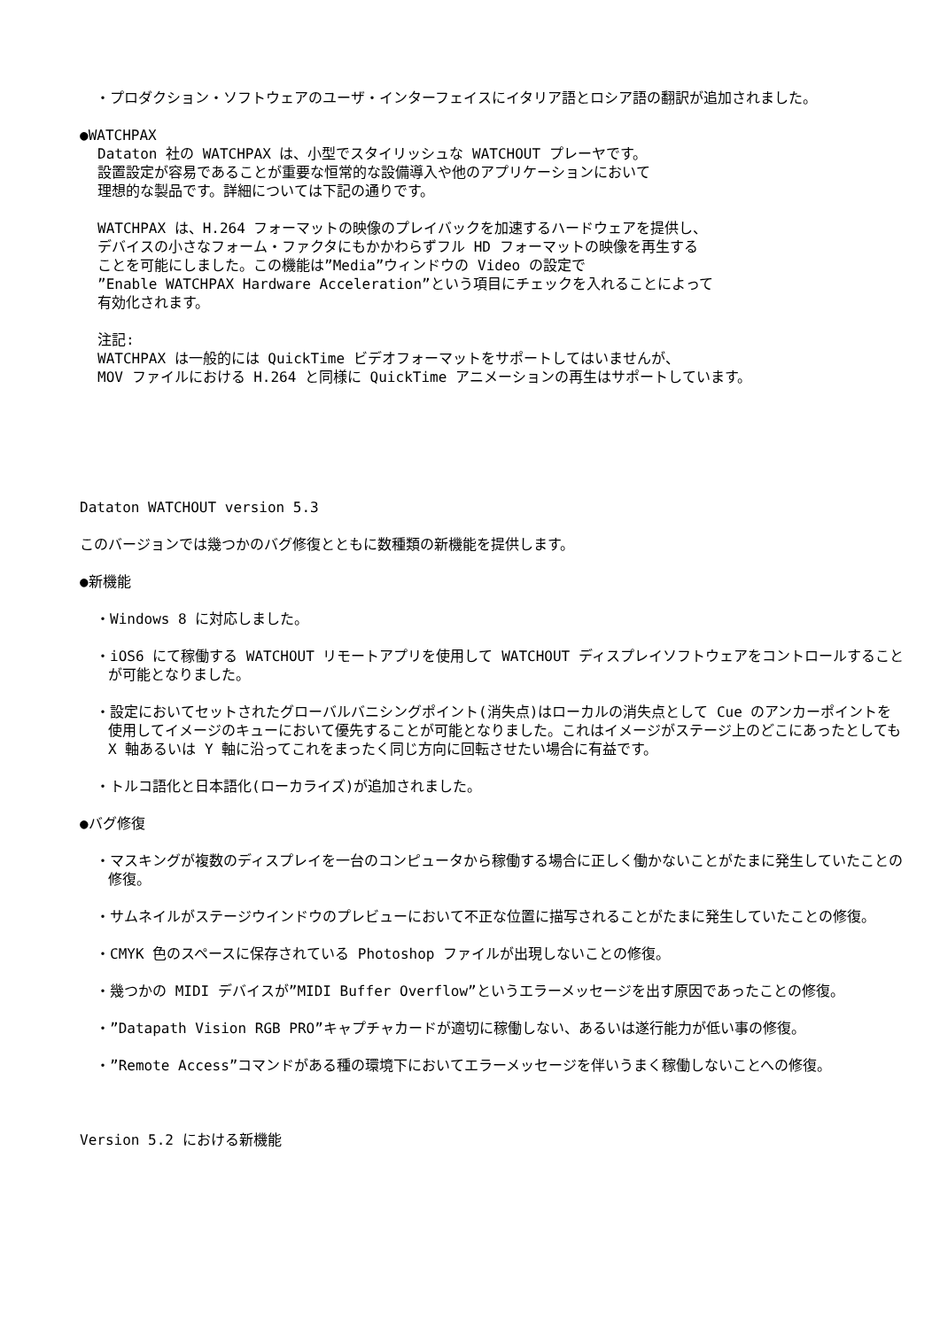・プロダクション・ソフトウェアのユーザ・インターフェイスにイタリア語とロシア語の翻訳が追加されました。
●WATCHPAX
Dataton 社の WATCHPAX は、小型でスタイリッシュな WATCHOUT プレーヤです。
設置設定が容易であることが重要な恒常的な設備導入や他のアプリケーションにおいて
理想的な製品です。詳細については下記の通りです。
WATCHPAX は、H.264 フォーマットの映像のプレイバックを加速するハードウェアを提供し、
デバイスの小さなフォーム・ファクタにもかかわらずフル HD フォーマットの映像を再生する
ことを可能にしました。この機能は”Media”ウィンドウの Video の設定で
”Enable WATCHPAX Hardware Acceleration”という項目にチェックを入れることによって
有効化されます。
注記:
WATCHPAX は一般的には QuickTime ビデオフォーマットをサポートしてはいませんが、
MOV ファイルにおける H.264 と同様に QuickTime アニメーションの再生はサポートしています。
Dataton WATCHOUT version 5.3
このバージョンでは幾つかのバグ修復とともに数種類の新機能を提供します。
●新機能
・Windows 8 に対応しました。
・iOS6 にて稼働する WATCHOUT リモートアプリを使用して WATCHOUT ディスプレイソフトウェアをコントロールすることが可能となりました。
・設定においてセットされたグローバルバニシングポイント(消失点)はローカルの消失点として Cue のアンカーポイントを使用してイメージのキューにおいて優先することが可能となりました。これはイメージがステージ上のどこにあったとしても X 軸あるいは Y 軸に沿ってこれをまったく同じ方向に回転させたい場合に有益です。
・トルコ語化と日本語化(ローカライズ)が追加されました。
●バグ修復
・マスキングが複数のディスプレイを一台のコンピュータから稼働する場合に正しく働かないことがたまに発生していたことの修復。
・サムネイルがステージウインドウのプレビューにおいて不正な位置に描写されることがたまに発生していたことの修復。
・CMYK 色のスペースに保存されている Photoshop ファイルが出現しないことの修復。
・幾つかの MIDI デバイスが”MIDI Buffer Overflow”というエラーメッセージを出す原因であったことの修復。
・”Datapath Vision RGB PRO”キャプチャカードが適切に稼働しない、あるいは遂行能力が低い事の修復。
・”Remote Access”コマンドがある種の環境下においてエラーメッセージを伴いうまく稼働しないことへの修復。
Version 5.2 における新機能